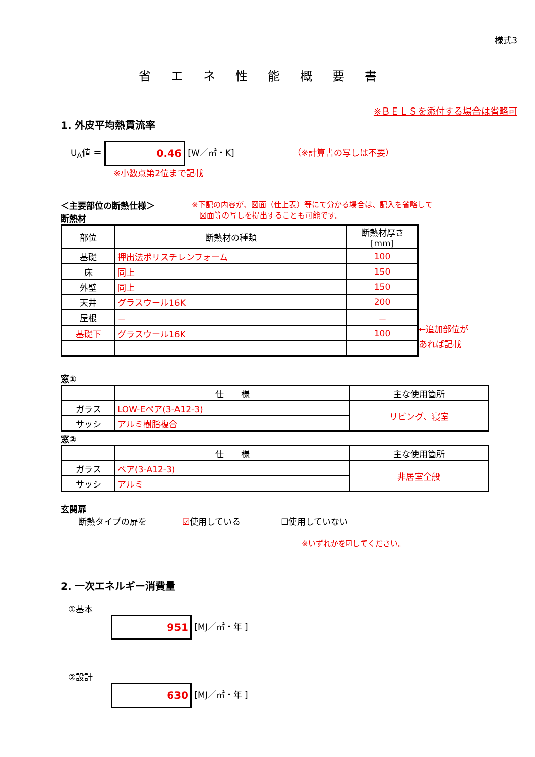様式3
省エネ性能概要書
※ＢＥＬＳを添付する場合は省略可
1. 外皮平均熱貫流率
U<sub>A</sub>値 ＝ 0.46 [W／㎡・K] （※計算書の写しは不要）
※小数点第2位まで記載
＜主要部位の断熱仕様＞
断熱材
※下記の内容が、図面（仕上表）等にて分かる場合は、記入を省略して
　図面等の写しを提出することも可能です。
| 部位 | 断熱材の種類 | 断熱材厚さ[mm] |
| --- | --- | --- |
| 基礎 | 押出法ポリスチレンフォーム | 100 |
| 床 | 同上 | 150 |
| 外壁 | 同上 | 150 |
| 天井 | グラスウール16K | 200 |
| 屋根 | － | － |
| 基礎下 | グラスウール16K | 100 |
←追加部位が
あれば記載
窓①
| | 仕 様 | 主な使用箇所 |
| ガラス | LOW-Eペア(3-A12-3) | リビング、寝室 |
| サッシ | アルミ樹脂複合 | |
窓②
| | 仕 様 | 主な使用箇所 |
| ガラス | ペア(3-A12-3) | 非居室全般 |
| サッシ | アルミ | |
玄関扉
断熱タイプの扉を ☑使用している ☐使用していない
※いずれかを☑してください。
2. 一次エネルギー消費量
①基本
951 [MJ／㎡・年 ]
②設計
630 [MJ／㎡・年 ]